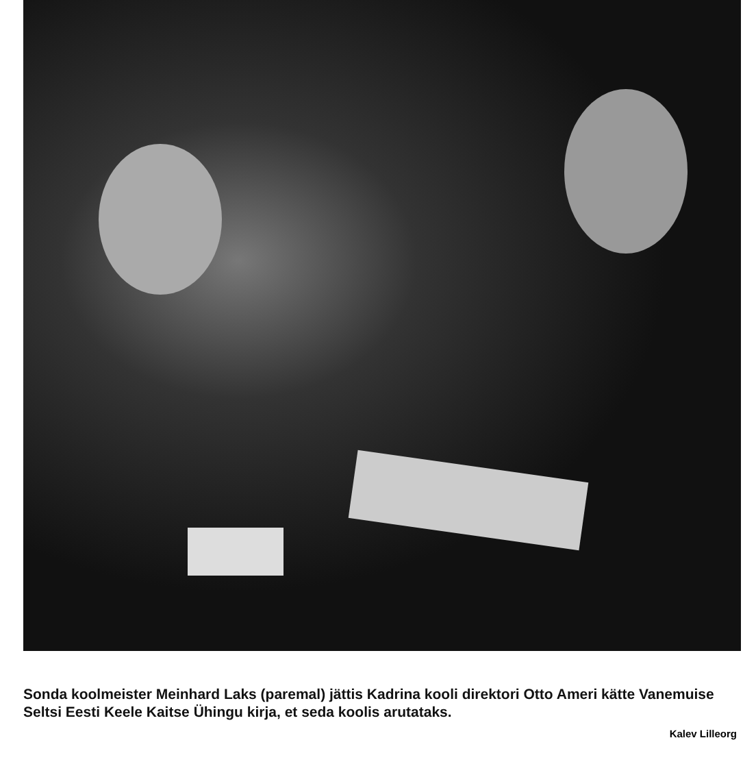Sonda koolmeister Meinhard Laks (paremal) jättis Kadrina kooli direktori Otto Ameri kätte Vanemuise Seltsi Eesti Keele Kaitse Ühingu kirja, et seda koolis arutataks.
Kalev Lilleorg